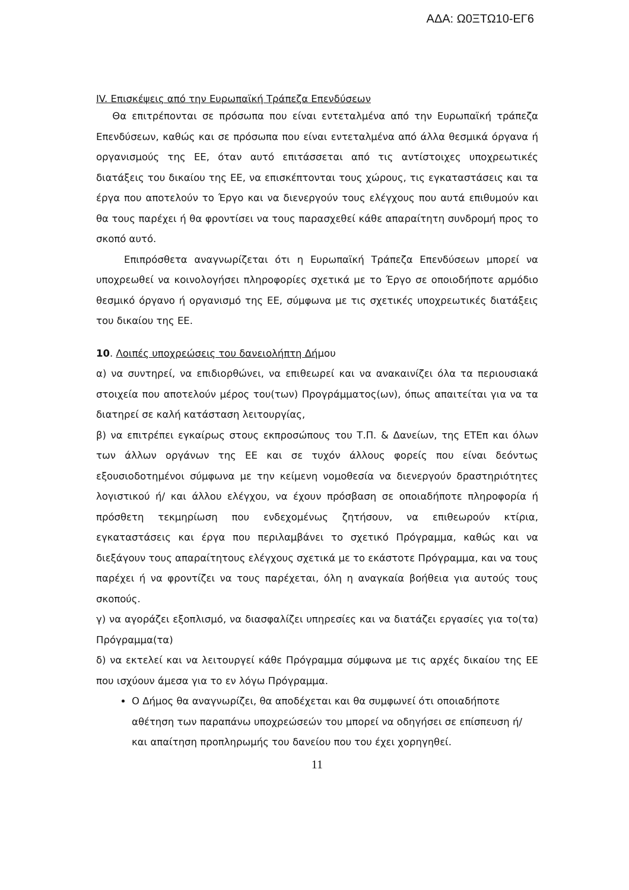ΑΔΑ: Ω0ΞΤΩ10-ΕΓ6
IV. Επισκέψεις από την Ευρωπαϊκή Τράπεζα Επενδύσεων
Θα επιτρέπονται σε πρόσωπα που είναι εντεταλμένα από την Ευρωπαϊκή τράπεζα Επενδύσεων, καθώς και σε πρόσωπα που είναι εντεταλμένα από άλλα θεσμικά όργανα ή οργανισμούς της ΕΕ, όταν αυτό επιτάσσεται από τις αντίστοιχες υποχρεωτικές διατάξεις του δικαίου της ΕΕ, να επισκέπτονται τους χώρους, τις εγκαταστάσεις και τα έργα που αποτελούν το Έργο και να διενεργούν τους ελέγχους που αυτά επιθυμούν και θα τους παρέχει ή θα φροντίσει να τους παρασχεθεί κάθε απαραίτητη συνδρομή προς το σκοπό αυτό.
Επιπρόσθετα αναγνωρίζεται ότι η Ευρωπαϊκή Τράπεζα Επενδύσεων μπορεί να υποχρεωθεί να κοινολογήσει πληροφορίες σχετικά με το Έργο σε οποιοδήποτε αρμόδιο θεσμικό όργανο ή οργανισμό της ΕΕ, σύμφωνα με τις σχετικές υποχρεωτικές διατάξεις του δικαίου της ΕΕ.
10. Λοιπές υποχρεώσεις του δανειολήπτη Δήμου
α) να συντηρεί, να επιδιορθώνει, να επιθεωρεί και να ανακαινίζει όλα τα περιουσιακά στοιχεία που αποτελούν μέρος του(των) Προγράμματος(ων), όπως απαιτείται για να τα διατηρεί σε καλή κατάσταση λειτουργίας,
β) να επιτρέπει εγκαίρως στους εκπροσώπους του Τ.Π. & Δανείων, της ΕΤΕπ και όλων των άλλων οργάνων της ΕΕ και σε τυχόν άλλους φορείς που είναι δεόντως εξουσιοδοτημένοι σύμφωνα με την κείμενη νομοθεσία να διενεργούν δραστηριότητες λογιστικού ή/ και άλλου ελέγχου, να έχουν πρόσβαση σε οποιαδήποτε πληροφορία ή πρόσθετη τεκμηρίωση που ενδεχομένως ζητήσουν, να επιθεωρούν κτίρια, εγκαταστάσεις και έργα που περιλαμβάνει το σχετικό Πρόγραμμα, καθώς και να διεξάγουν τους απαραίτητους ελέγχους σχετικά με το εκάστοτε Πρόγραμμα, και να τους παρέχει ή να φροντίζει να τους παρέχεται, όλη η αναγκαία βοήθεια για αυτούς τους σκοπούς.
γ) να αγοράζει εξοπλισμό, να διασφαλίζει υπηρεσίες και να διατάζει εργασίες για το(τα) Πρόγραμμα(τα)
δ) να εκτελεί και να λειτουργεί κάθε Πρόγραμμα σύμφωνα με τις αρχές δικαίου της ΕΕ που ισχύουν άμεσα για το εν λόγω Πρόγραμμα.
Ο Δήμος θα αναγνωρίζει, θα αποδέχεται και θα συμφωνεί ότι οποιαδήποτε αθέτηση των παραπάνω υποχρεώσεών του μπορεί να οδηγήσει σε επίσπευση ή/ και απαίτηση προπληρωμής του δανείου που του έχει χορηγηθεί.
11